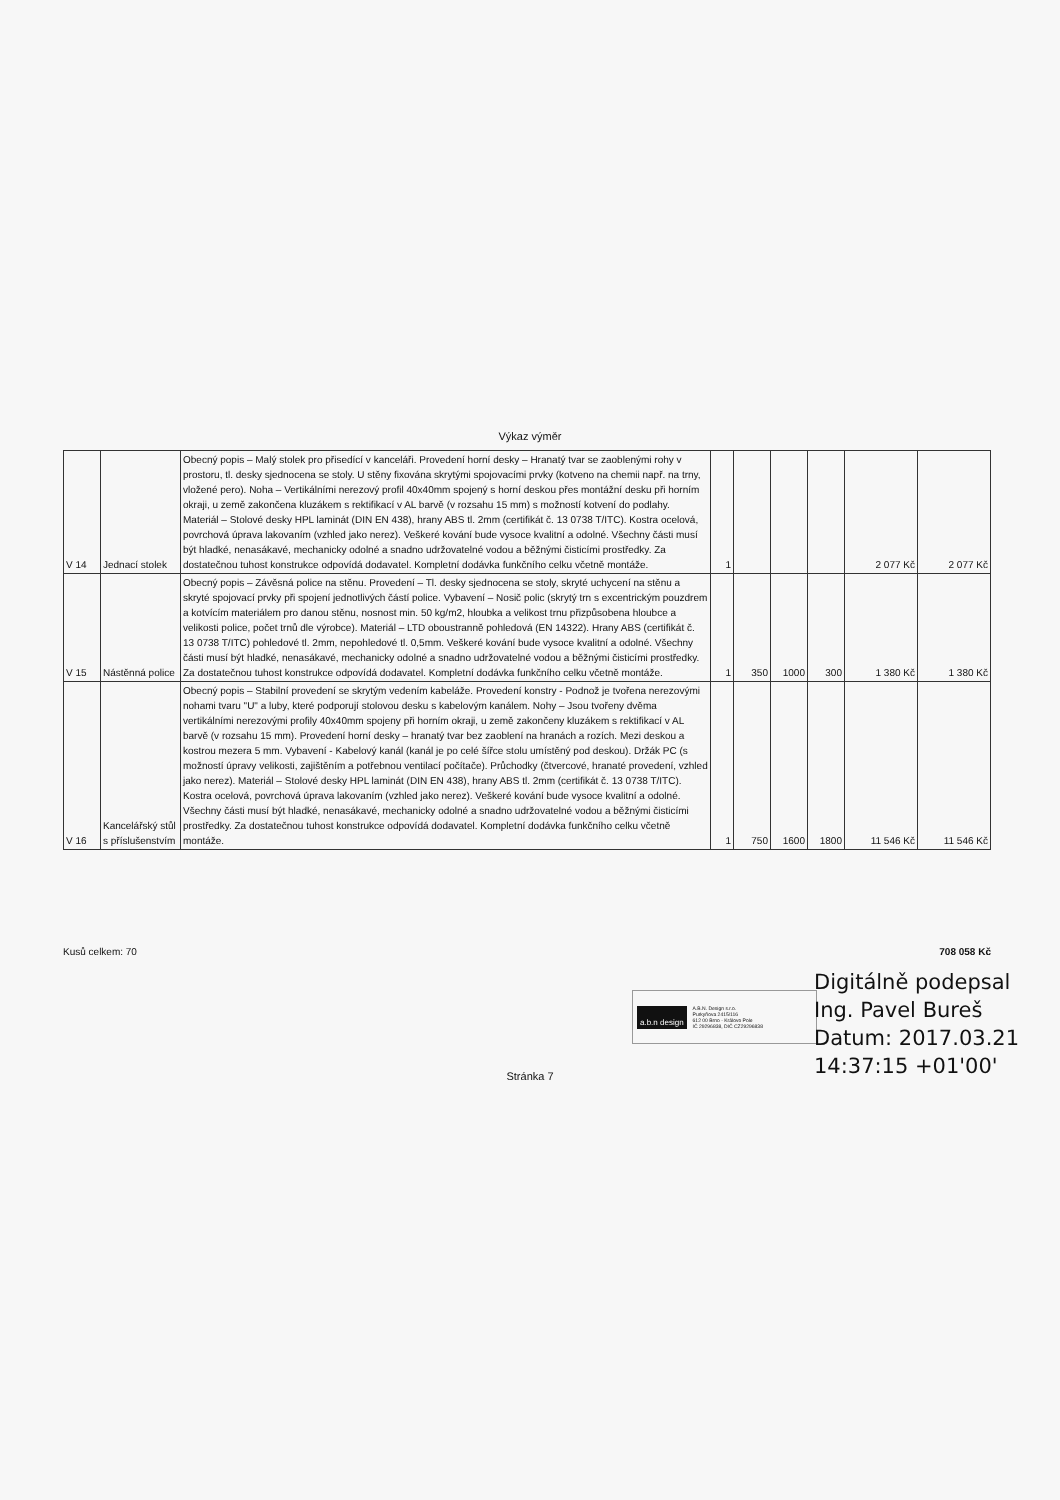Výkaz výměr
| V 14 | Jednací stolek | Obecný popis – Malý stolek pro přisedící v kanceláři. Provedení horní desky – Hranatý tvar se zaoblenými rohy v prostoru, tl. desky sjednocena se stoly. U stěny fixována skrytými spojovacími prvky (kotveno na chemii např. na trny, vložené pero). Noha – Vertikálními nerezový profil 40x40mm spojený s horní deskou přes montážní desku při horním okraji, u země zakončena kluzákem s rektifikací v AL barvě (v rozsahu 15 mm) s možností kotvení do podlahy. Materiál – Stolové desky HPL laminát (DIN EN 438), hrany ABS tl. 2mm (certifikát č. 13 0738 T/ITC). Kostra ocelová, povrchová úprava lakovaním (vzhled jako nerez). Veškeré kování bude vysoce kvalitní a odolné. Všechny části musí být hladké, nenasákavé, mechanicky odolné a snadno udržovatelné vodou a běžnými čisticími prostředky. Za dostatečnou tuhost konstrukce odpovídá dodavatel. Kompletní dodávka funkčního celku včetně montáže. | 1 | | | | 2 077 Kč | 2 077 Kč |
| V 15 | Nástěnná police | Obecný popis – Závěsná police na stěnu. Provedení – Tl. desky sjednocena se stoly, skryté uchycení na stěnu a skryté spojovací prvky při spojení jednotlivých částí police. Vybavení – Nosič polic (skrytý trn s excentrickým pouzdrem a kotvícím materiálem pro danou stěnu, nosnost min. 50 kg/m2, hloubka a velikost trnu přizpůsobena hloubce a velikosti police, počet trnů dle výrobce). Materiál – LTD oboustranně pohledová (EN 14322). Hrany ABS (certifikát č. 13 0738 T/ITC) pohledové tl. 2mm, nepohledové tl. 0,5mm. Veškeré kování bude vysoce kvalitní a odolné. Všechny části musí být hladké, nenasákavé, mechanicky odolné a snadno udržovatelné vodou a běžnými čisticími prostředky. Za dostatečnou tuhost konstrukce odpovídá dodavatel. Kompletní dodávka funkčního celku včetně montáže. | 1 | 350 | 1000 | 300 | 1 380 Kč | 1 380 Kč |
| V 16 | Kancelářský stůl s příslušenstvím | Obecný popis – Stabilní provedení se skrytým vedením kabeláže. Provedení konstry - Podnož je tvořena nerezovými nohami tvaru "U" a luby, které podporují stolovou desku s kabelovým kanálem. Nohy – Jsou tvořeny dvěma vertikálními nerezovými profily 40x40mm spojeny při horním okraji, u země zakončeny kluzákem s rektifikací v AL barvě (v rozsahu 15 mm). Provedení horní desky – hranatý tvar bez zaoblení na hranách a rozích. Mezi deskou a kostrou mezera 5 mm. Vybavení - Kabelový kanál (kanál je po celé šířce stolu umístěný pod deskou). Držák PC (s možností úpravy velikosti, zajištěním a potřebnou ventilací počítače). Průchodky (čtvercové, hranaté provedení, vzhled jako nerez). Materiál – Stolové desky HPL laminát (DIN EN 438), hrany ABS tl. 2mm (certifikát č. 13 0738 T/ITC). Kostra ocelová, povrchová úprava lakovaním (vzhled jako nerez). Veškeré kování bude vysoce kvalitní a odolné. Všechny části musí být hladké, nenasákavé, mechanicky odolné a snadno udržovatelné vodou a běžnými čisticími prostředky. Za dostatečnou tuhost konstrukce odpovídá dodavatel. Kompletní dodávka funkčního celku včetně montáže. | 1 | 750 | 1600 | 1800 | 11 546 Kč | 11 546 Kč |
Kusů celkem: 70 708 058 Kč
a.b.n design
A.B.N. Design s.r.o.
Purkyňova 2415/116
612 00 Brno - Královo Pole
IČ 29296838, DIČ CZ29296838
Digitálně podepsal
Ing. Pavel Bureš
Datum: 2017.03.21
14:37:15 +01'00'
Stránka 7